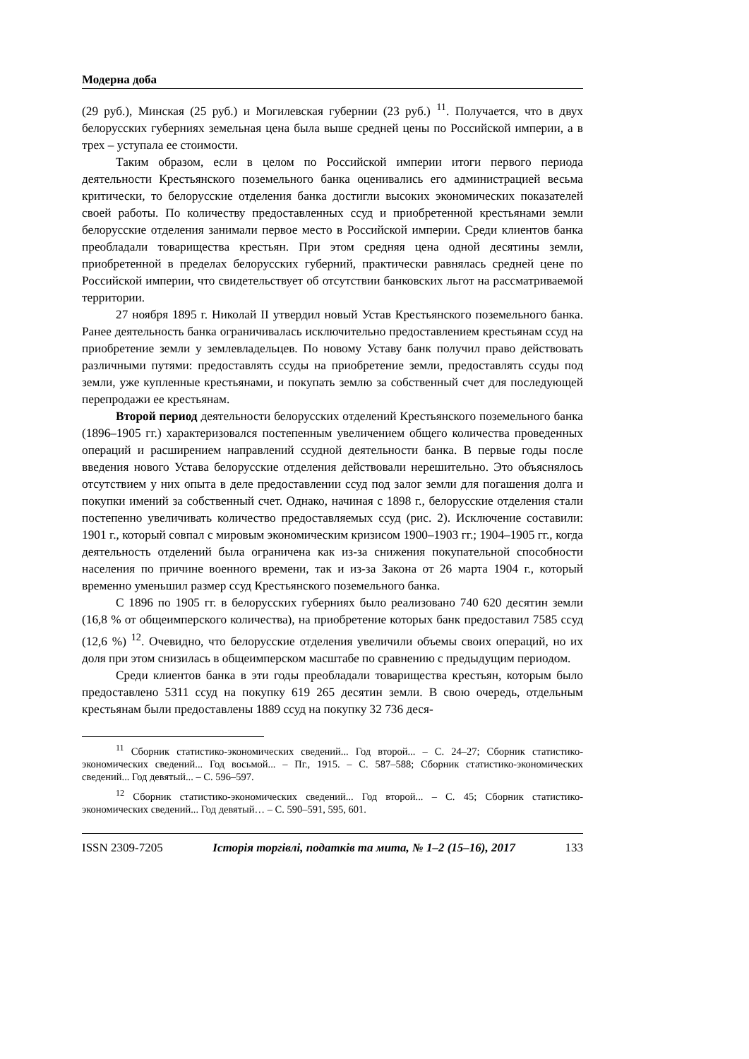Модерна доба
(29 руб.), Минская (25 руб.) и Могилевская губернии (23 руб.) <sup>11</sup>. Получается, что в двух белорусских губерниях земельная цена была выше средней цены по Российской империи, а в трех – уступала ее стоимости.
Таким образом, если в целом по Российской империи итоги первого периода деятельности Крестьянского поземельного банка оценивались его администрацией весьма критически, то белорусские отделения банка достигли высоких экономических показателей своей работы. По количеству предоставленных ссуд и приобретенной крестьянами земли белорусские отделения занимали первое место в Российской империи. Среди клиентов банка преобладали товарищества крестьян. При этом средняя цена одной десятины земли, приобретенной в пределах белорусских губерний, практически равнялась средней цене по Российской империи, что свидетельствует об отсутствии банковских льгот на рассматриваемой территории.
27 ноября 1895 г. Николай II утвердил новый Устав Крестьянского поземельного банка. Ранее деятельность банка ограничивалась исключительно предоставлением крестьянам ссуд на приобретение земли у землевладельцев. По новому Уставу банк получил право действовать различными путями: предоставлять ссуды на приобретение земли, предоставлять ссуды под земли, уже купленные крестьянами, и покупать землю за собственный счет для последующей перепродажи ее крестьянам.
Второй период деятельности белорусских отделений Крестьянского поземельного банка (1896–1905 гг.) характеризовался постепенным увеличением общего количества проведенных операций и расширением направлений ссудной деятельности банка. В первые годы после введения нового Устава белорусские отделения действовали нерешительно. Это объяснялось отсутствием у них опыта в деле предоставлении ссуд под залог земли для погашения долга и покупки имений за собственный счет. Однако, начиная с 1898 г., белорусские отделения стали постепенно увеличивать количество предоставляемых ссуд (рис. 2). Исключение составили: 1901 г., который совпал с мировым экономическим кризисом 1900–1903 гг.; 1904–1905 гг., когда деятельность отделений была ограничена как из-за снижения покупательной способности населения по причине военного времени, так и из-за Закона от 26 марта 1904 г., который временно уменьшил размер ссуд Крестьянского поземельного банка.
С 1896 по 1905 гг. в белорусских губерниях было реализовано 740 620 десятин земли (16,8 % от общеимперского количества), на приобретение которых банк предоставил 7585 ссуд (12,6 %) <sup>12</sup>. Очевидно, что белорусские отделения увеличили объемы своих операций, но их доля при этом снизилась в общеимперском масштабе по сравнению с предыдущим периодом.
Среди клиентов банка в эти годы преобладали товарищества крестьян, которым было предоставлено 5311 ссуд на покупку 619 265 десятин земли. В свою очередь, отдельным крестьянам были предоставлены 1889 ссуд на покупку 32 736 деся-
<sup>11</sup> Сборник статистико-экономических сведений... Год второй... – С. 24–27; Сборник статистико-экономических сведений... Год восьмой... – Пг., 1915. – С. 587–588; Сборник статистико-экономических сведений... Год девятый... – С. 596–597.
<sup>12</sup> Сборник статистико-экономических сведений... Год второй... – С. 45; Сборник статистико-экономических сведений... Год девятый… – С. 590–591, 595, 601.
ISSN 2309-7205 Історія торгівлі, податків та мита, № 1–2 (15–16), 2017 133